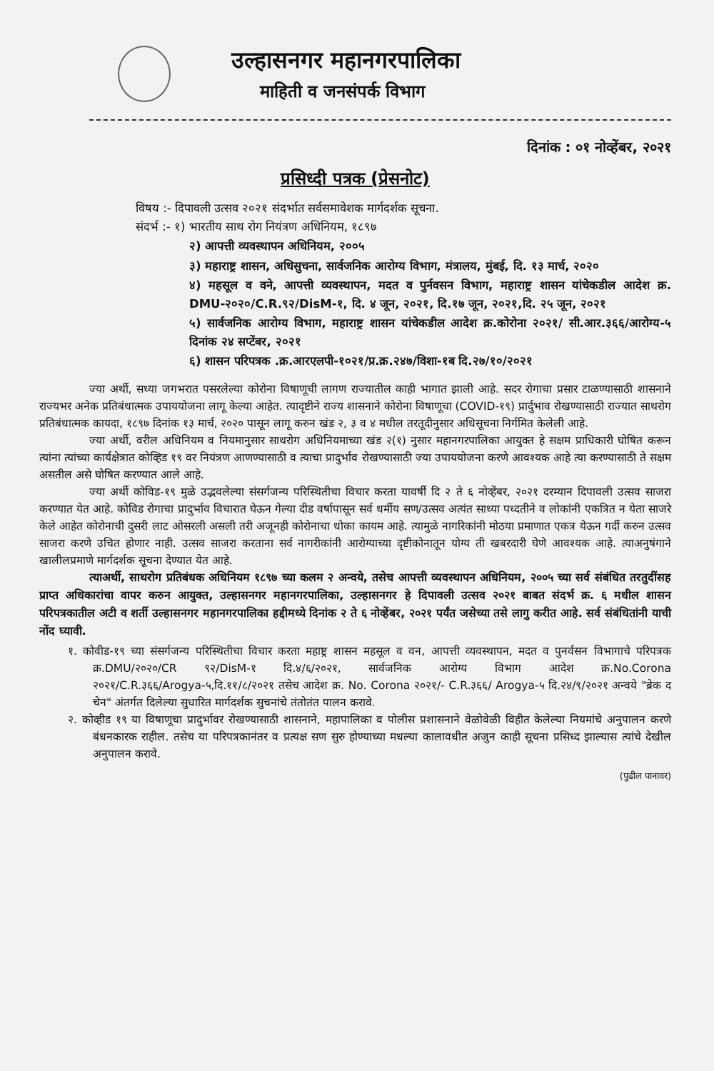उल्हासनगर महानगरपालिका
माहिती व जनसंपर्क विभाग
दिनांक : ०१ नोव्हेंबर, २०२१
प्रसिध्दी पत्रक (प्रेसनोट)
विषय :- दिपावली उत्सव २०२१ संदर्भात सर्वसमावेशक मार्गदर्शक सूचना.
संदर्भ :- १) भारतीय साथ रोग नियंत्रण अधिनियम, १८९७
२) आपत्ती व्यवस्थापन अधिनियम, २००५
३) महाराष्ट्र शासन, अधिसुचना, सार्वजनिक आरोग्य विभाग, मंत्रालय, मुंबई, दि. १३ मार्च, २०२०
४) महसूल व वने, आपत्ती व्यवस्थापन, मदत व पुर्नवसन विभाग, महाराष्ट्र शासन यांचेकडील आदेश क्र. DMU-२०२०/C.R.९२/DisM-१, दि. ४ जून, २०२१, दि.१७ जून, २०२१,दि. २५ जून, २०२१
५) सार्वजनिक आरोग्य विभाग, महाराष्ट्र शासन यांचेकडील आदेश क्र.कोरोना २०२१/ सी.आर.३६६/आरोग्य-५ दिनांक २४ सप्टेंबर, २०२१
६) शासन परिपत्रक .क्र.आरएलपी-१०२१/प्र.क्र.२४७/विशा-१ब दि.२७/१०/२०२१
ज्या अर्थी, सध्या जगभरात पसरलेल्या कोरोना विषाणूची लागण राज्यातील काही भागात झाली आहे. सदर रोगाचा प्रसार टाळण्यासाठी शासनाने राज्यभर अनेक प्रतिबंधात्मक उपाययोजना लागू केल्या आहेत. त्यादृष्टीने राज्य शासनाने कोरोना विषाणूचा (COVID-१९) प्रार्दुभाव रोखण्यासाठी राज्यात साथरोग प्रतिबंधात्मक कायदा, १८९७ दिनांक १३ मार्च, २०२० पासून लागू करुन खंड २, ३ व ४ मधील तरतूदीनुसार अधिसूचना निर्गमित केलेली आहे.
ज्या अर्थी, वरील अधिनियम व नियमानुसार साथरोग अधिनियमाच्या खंड २(१) नुसार महानगरपालिका आयुक्त हे सक्षम प्राधिकारी घोषित करून त्यांना त्यांच्या कार्यक्षेत्रात कोव्हिड १९ वर नियंत्रण आणण्यासाठी व त्याचा प्रादुर्भाव रोखण्यासाठी ज्या उपाययोजना करणे आवश्यक आहे त्या करण्यासाठी ते सक्षम असतील असे घोषित करण्यात आले आहे.
ज्या अर्थी कोविड-१९ मुळे उद्भवलेल्या संसर्गजन्य परिस्थितीचा विचार करता यावर्षी दि २ ते ६ नोव्हेंबर, २०२१ दरम्यान दिपावली उत्सव साजरा करण्यात येत आहे. कोविड रोगाचा प्रादुर्भाव विचारात घेऊन गेल्या दीड वर्षापासून सर्व धर्मीय सण/उत्सव अत्यंत साध्या पध्दतीने व लोकांनी एकत्रित न येता साजरे केले आहेत कोरोनाची दुसरी लाट ओसरली असली तरी अजूनही कोरोनाचा धोका कायम आहे. त्यामुळे नागरिकांनी मोठया प्रमाणात एकत्र येऊन गर्दी करुन उत्सव साजरा करणे उचित होणार नाही. उत्सव साजरा करताना सर्व नागरीकांनी आरोग्याच्या दृष्टीकोनातून योग्य ती खबरदारी घेणे आवश्यक आहे. त्याअनुषंगाने खालीलप्रमाणे मार्गदर्शक सूचना देण्यात येत आहे.
त्याअर्थी, साथरोग प्रतिबंधक अधिनियम १८९७ च्या कलम २ अन्वये, तसेच आपत्ती व्यवस्थापन अधिनियम, २००५ च्या सर्व संबंधित तरतुदींसह प्राप्त अधिकारांचा वापर करुन आयुक्त, उल्हासनगर महानगरपालिका, उल्हासनगर हे दिपावली उत्सव २०२१ बाबत संदर्भ क्र. ६ मधील शासन परिपत्रकातील अटी व शर्ती उल्हासनगर महानगरपालिका हद्दीमध्ये दिनांक २ ते ६ नोव्हेंबर, २०२१ पर्यंत जसेच्या तसे लागु करीत आहे. सर्व संबंधितांनी याची नोंद घ्यावी.
१. कोवीड-१९ च्या संसर्गजन्य परिस्थितीचा विचार करता महाष्ट्र शासन महसूल व वन, आपत्ती व्यवस्थापन, मदत व पुनर्वसन विभागाचे परिपत्रक क्र.DMU/२०२०/CR ९२/DisM-१ दि.४/६/२०२१, सार्वजनिक आरोग्य विभाग आदेश क्र.No.Corona २०२१/C.R.३६६/Arogya-५,दि.११/८/२०२१ तसेच आदेश क्र. No. Corona २०२१/- C.R.३६६/ Arogya-५ दि.२४/९/२०२१ अन्वये "ब्रेक द चेन" अंतर्गत दिलेल्या सुधारित मार्गदर्शक सुचनांचे तंतोतंत पालन करावे.
२. कोव्हीड १९ या विषाणूचा प्रादुर्भावर रोखण्यासाठी शासनाने, महापालिका व पोलीस प्रशासनाने वेळोवेळी विहीत केलेल्या नियमांचे अनुपालन करणे बंधनकारक राहील. तसेच या परिपत्रकानंतर व प्रत्यक्ष सण सुरु होण्याच्या मधल्या कालावधीत अजुन काही सूचना प्रसिध्द झाल्यास त्यांचे देखील अनुपालन करावे.
(पुढील पानावर)